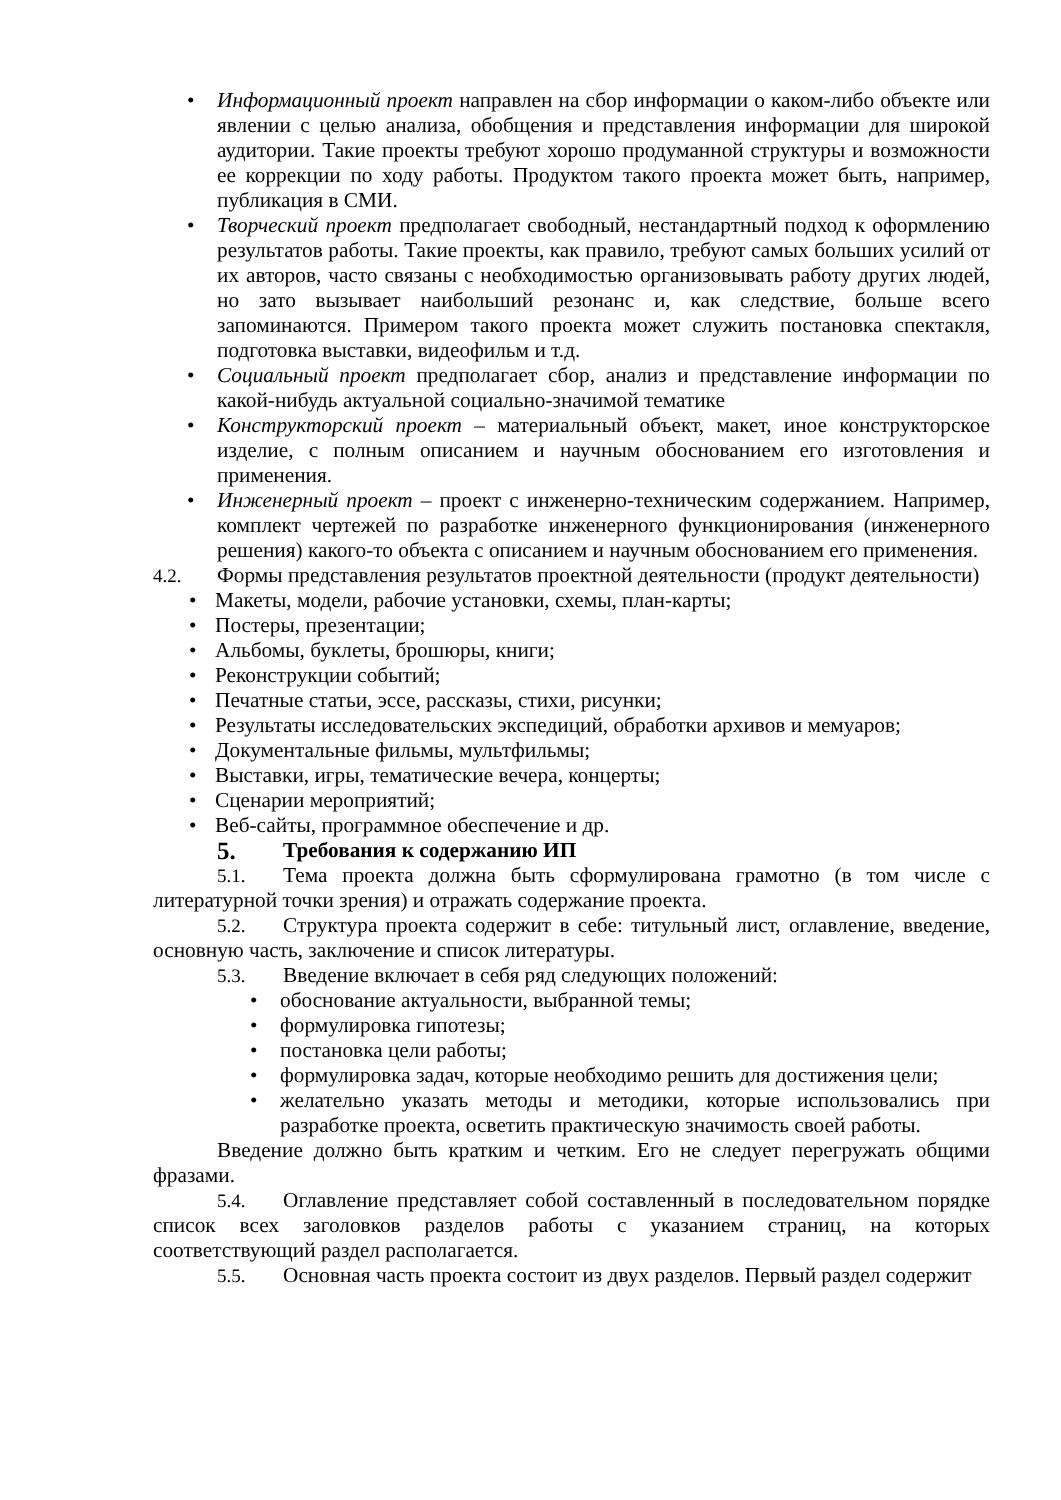• Информационный проект направлен на сбор информации о каком-либо объекте или явлении с целью анализа, обобщения и представления информации для широкой аудитории. Такие проекты требуют хорошо продуманной структуры и возможности ее коррекции по ходу работы. Продуктом такого проекта может быть, например, публикация в СМИ.
• Творческий проект предполагает свободный, нестандартный подход к оформлению результатов работы. Такие проекты, как правило, требуют самых больших усилий от их авторов, часто связаны с необходимостью организовывать работу других людей, но зато вызывает наибольший резонанс и, как следствие, больше всего запоминаются. Примером такого проекта может служить постановка спектакля, подготовка выставки, видеофильм и т.д.
• Социальный проект предполагает сбор, анализ и представление информации по какой-нибудь актуальной социально-значимой тематике
• Конструкторский проект – материальный объект, макет, иное конструкторское изделие, с полным описанием и научным обоснованием его изготовления и применения.
• Инженерный проект – проект с инженерно-техническим содержанием. Например, комплект чертежей по разработке инженерного функционирования (инженерного решения) какого-то объекта с описанием и научным обоснованием его применения.
4.2. Формы представления результатов проектной деятельности (продукт деятельности)
• Макеты, модели, рабочие установки, схемы, план-карты;
• Постеры, презентации;
• Альбомы, буклеты, брошюры, книги;
• Реконструкции событий;
• Печатные статьи, эссе, рассказы, стихи, рисунки;
• Результаты исследовательских экспедиций, обработки архивов и мемуаров;
• Документальные фильмы, мультфильмы;
• Выставки, игры, тематические вечера, концерты;
• Сценарии мероприятий;
• Веб-сайты, программное обеспечение и др.
5. Требования к содержанию ИП
5.1. Тема проекта должна быть сформулирована грамотно (в том числе с литературной точки зрения) и отражать содержание проекта.
5.2. Структура проекта содержит в себе: титульный лист, оглавление, введение, основную часть, заключение и список литературы.
5.3. Введение включает в себя ряд следующих положений:
• обоснование актуальности, выбранной темы;
• формулировка гипотезы;
• постановка цели работы;
• формулировка задач, которые необходимо решить для достижения цели;
• желательно указать методы и методики, которые использовались при разработке проекта, осветить практическую значимость своей работы.
Введение должно быть кратким и четким. Его не следует перегружать общими фразами.
5.4. Оглавление представляет собой составленный в последовательном порядке список всех заголовков разделов работы с указанием страниц, на которых соответствующий раздел располагается.
5.5. Основная часть проекта состоит из двух разделов. Первый раздел содержит